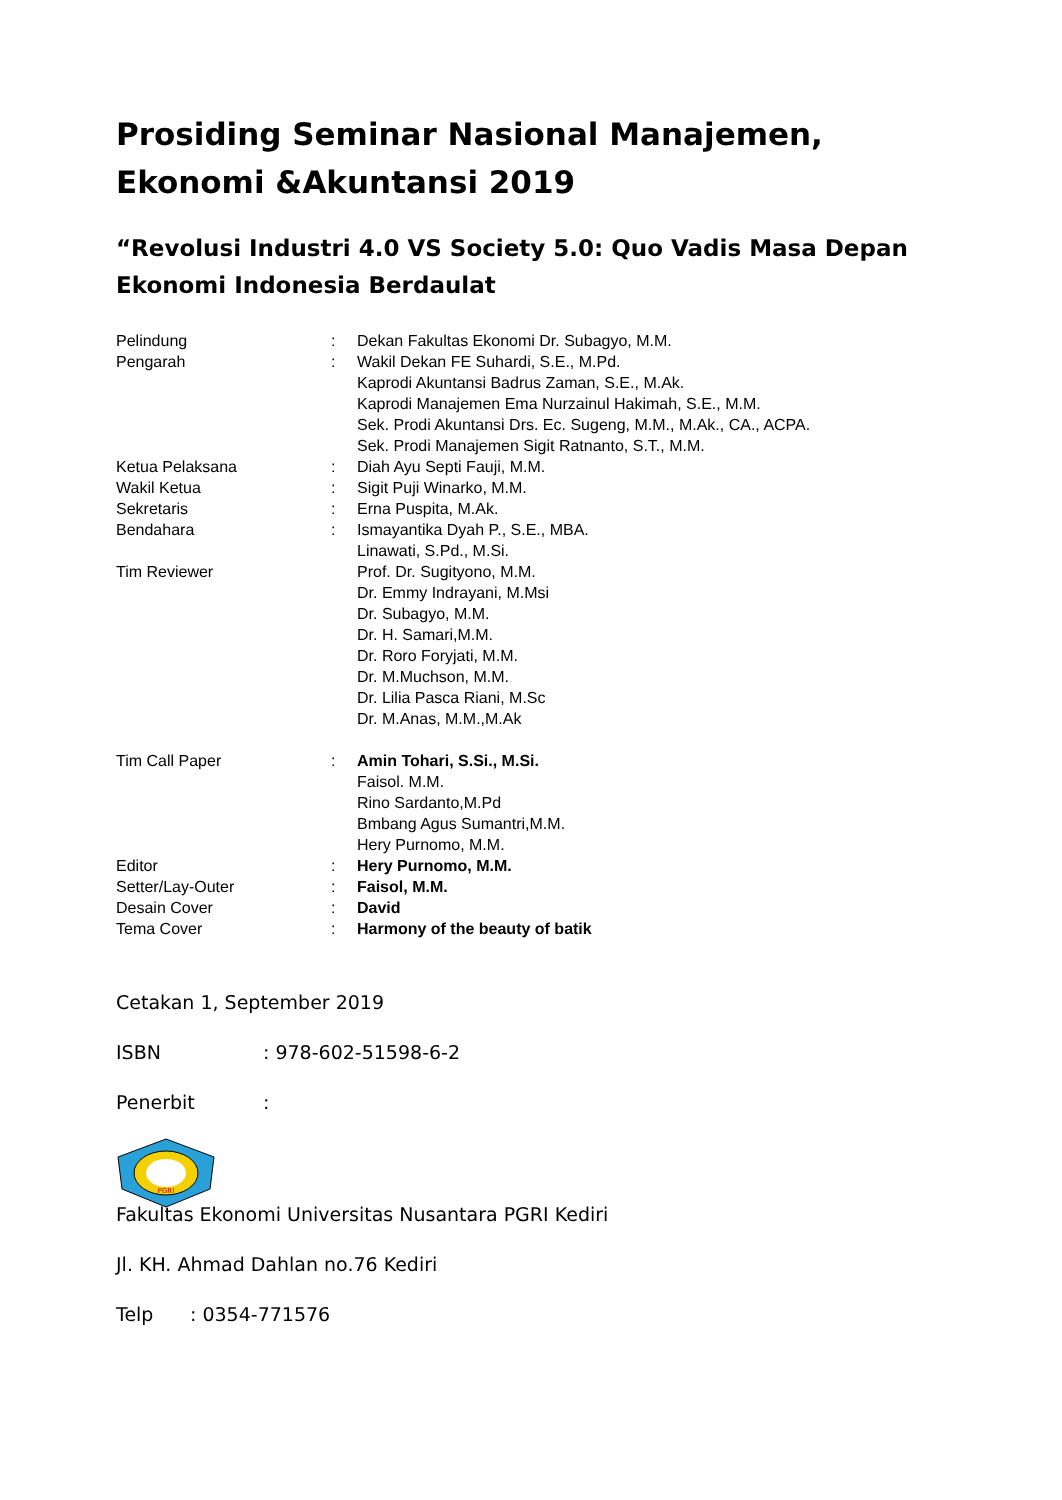Prosiding Seminar Nasional Manajemen, Ekonomi &Akuntansi 2019
“Revolusi Industri 4.0 VS Society 5.0: Quo Vadis Masa Depan Ekonomi Indonesia Berdaulat
Pelindung : Dekan Fakultas Ekonomi Dr. Subagyo, M.M.
Pengarah : Wakil Dekan FE Suhardi, S.E., M.Pd.
Kaprodi Akuntansi Badrus Zaman, S.E., M.Ak.
Kaprodi Manajemen Ema Nurzainul Hakimah, S.E., M.M.
Sek. Prodi Akuntansi Drs. Ec. Sugeng, M.M., M.Ak., CA., ACPA.
Sek. Prodi Manajemen Sigit Ratnanto, S.T., M.M.
Ketua Pelaksana : Diah Ayu Septi Fauji, M.M.
Wakil Ketua : Sigit Puji Winarko, M.M.
Sekretaris : Erna Puspita, M.Ak.
Bendahara : Ismayantika Dyah P., S.E., MBA.
Linawati, S.Pd., M.Si.
Tim Reviewer Prof. Dr. Sugityono, M.M.
Dr. Emmy Indrayani, M.Msi
Dr. Subagyo, M.M.
Dr. H. Samari,M.M.
Dr. Roro Foryjati, M.M.
Dr. M.Muchson, M.M.
Dr. Lilia Pasca Riani, M.Sc
Dr. M.Anas, M.M.,M.Ak
Tim Call Paper : Amin Tohari, S.Si., M.Si.
Faisol. M.M.
Rino Sardanto,M.Pd
Bmbang Agus Sumantri,M.M.
Hery Purnomo, M.M.
Editor : Hery Purnomo, M.M.
Setter/Lay-Outer : Faisol, M.M.
Desain Cover : David
Tema Cover : Harmony of the beauty of batik
Cetakan 1, September 2019
ISBN: 978-602-51598-6-2
Penerbit:
PGRI
Fakultas Ekonomi Universitas Nusantara PGRI Kediri
Jl. KH. Ahmad Dahlan no.76 Kediri
Telp: 0354-771576